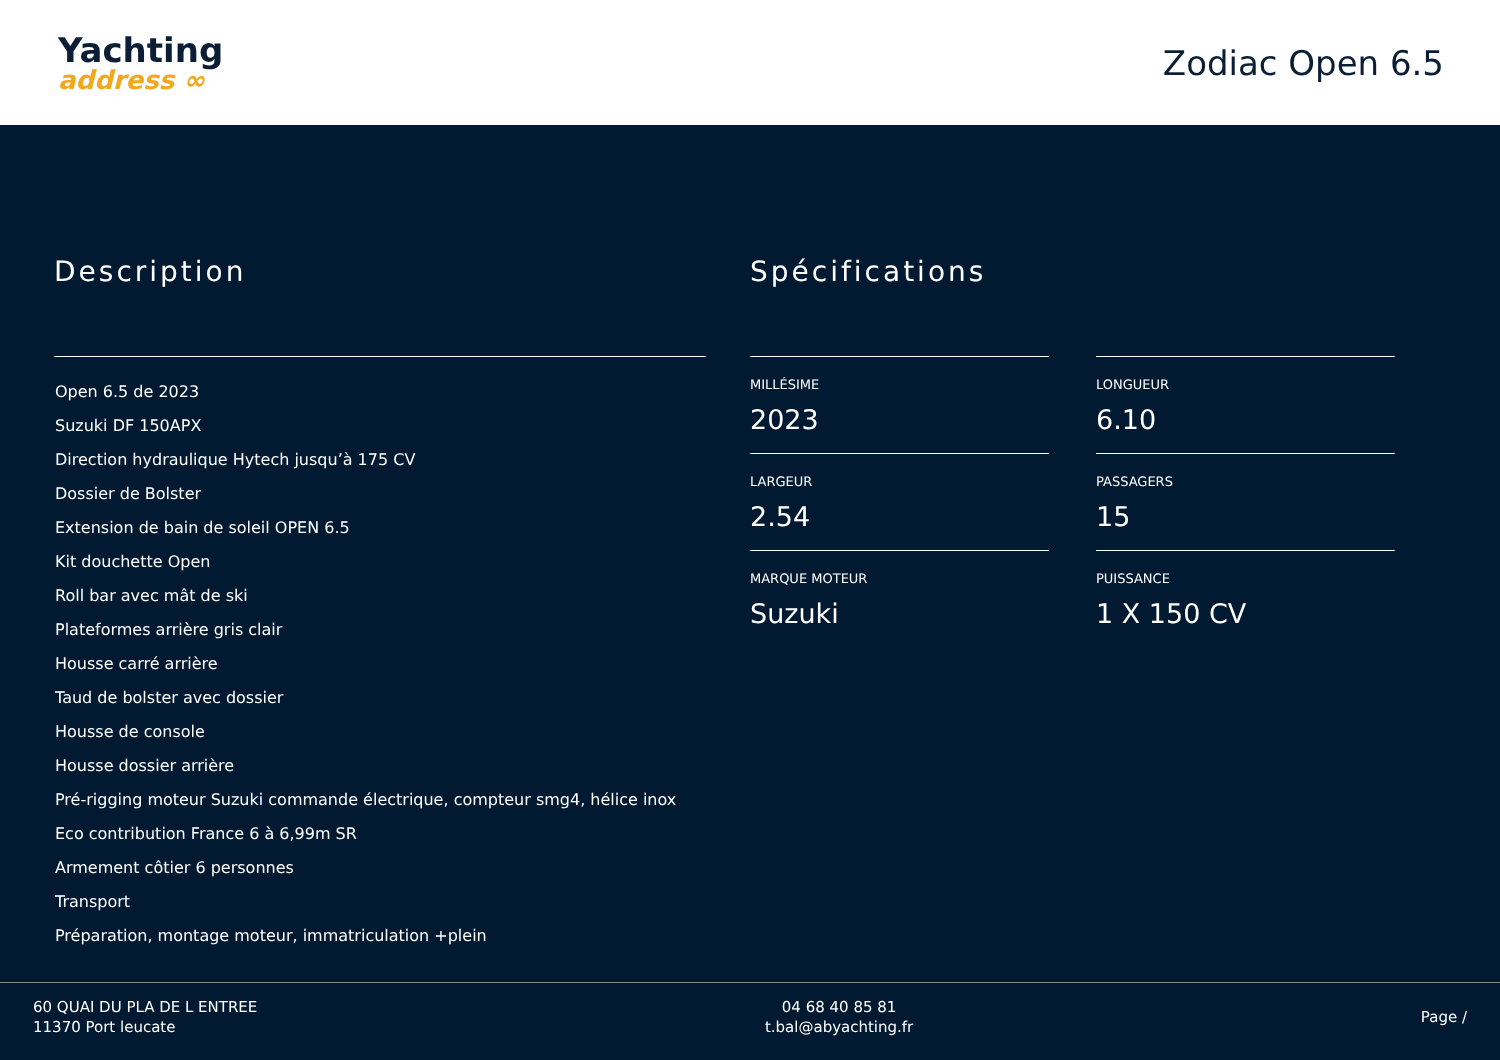Yachting
address ∞
Zodiac Open 6.5
Description
Open 6.5 de 2023
Suzuki DF 150APX
Direction hydraulique Hytech jusqu’à 175 CV
Dossier de Bolster
Extension de bain de soleil OPEN 6.5
Kit douchette Open
Roll bar avec mât de ski
Plateformes arrière gris clair
Housse carré arrière
Taud de bolster avec dossier
Housse de console
Housse dossier arrière
Pré-rigging moteur Suzuki commande électrique, compteur smg4, hélice inox
Eco contribution France 6 à 6,99m SR
Armement côtier 6 personnes
Transport
Préparation, montage moteur, immatriculation +plein
Spécifications
MILLÉSIME
2023
LONGUEUR
6.10
LARGEUR
2.54
PASSAGERS
15
MARQUE MOTEUR
Suzuki
PUISSANCE
1 X 150 CV
60 QUAI DU PLA DE L ENTREE
11370 Port leucate
04 68 40 85 81
t.bal@abyachting.fr
Page /